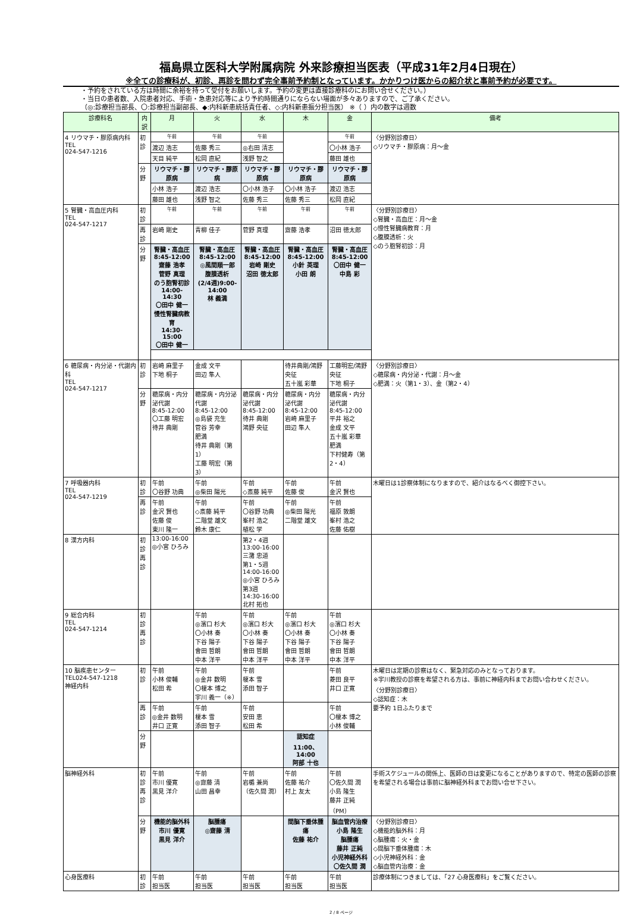福島県立医科大学附属病院 外来診療担当医表（平成31年2月4日現在）
※全ての診療科が、初診、再診を問わず完全事前予約制となっています。かかりつけ医からの紹介状と事前予約が必要です。
・予約をされている方は時間に余裕を持って受付をお願いします。予約の変更は直接診療科のにお問い合せください。）
・当日の患者数、入院患者対応、手術・急患対応等により予約時間通りにならない場面が多々ありますので、ご了承ください。
（◎:診療担当部長、〇:診療担当副部長、◆:内科新患統括責任者、◇:内科新患振分担当医） ※（ ）内の数字は週数
| 診療科名 | 内訳 | 月 | 火 | 水 | 木 | 金 | 備考 |
| --- | --- | --- | --- | --- | --- | --- | --- |
| 4 リウマチ・膠原病内科 TEL 024-547-1216 | 初診 | 午前 | 午前 | 午前 | | 午前 | 〈分野別診療日〉 ◇リウマチ・膠原病：月～金 |
| | | 渡辺 浩志 | 佐藤 秀三 | ◎右田 清志 | | 〇小林 浩子 | |
| | | 天目 純平 | 松岡 直紀 | 浅野 智之 | | 藤田 雄也 | |
| | 分野 | リウマチ・膠原病 | リウマチ・膠原病 | リウマチ・膠原病 | リウマチ・膠原病 | リウマチ・膠原病 | |
| | | 小林 浩子 | 渡辺 浩志 | 〇小林 浩子 | 〇小林 浩子 | 渡辺 浩志 | |
| | | 藤田 雄也 | 浅野 智之 | 佐藤 秀三 | 佐藤 秀三 | 松岡 直紀 | |
| 5 腎臓・高血圧内科 TEL 024-547-1217 | 初診 | 午前 | 午前 | 午前 | 午前 | 午前 | 〈分野別診療日〉 ◇腎臓・高血圧：月～金 ◇慢性腎臓病教育：月 ◇腹膜透析：火 ◇のう胞腎初診：月 |
| | 再診 | 岩崎 剛史 | 青柳 佳子 | 菅野 真理 | 齋藤 浩孝 | 沼田 徳太郎 | |
| | 分野 | 腎臓・高血圧 8:45-12:00 齋藤 浩孝 菅野 真理 のう胞腎初診 14:00-14:30 〇田中 健一 慢性腎臓病教育 14:30-15:00 〇田中 健一 | 腎臓・高血圧 8:45-12:00 ◎風間順一郎 腹膜透析 (2/4週)9:00-14:00 林 義満 | 腎臓・高血圧 8:45-12:00 岩崎 剛史 沼田 徳太郎 | 腎臓・高血圧 8:45-12:00 小針 英理 小田 朗 | 腎臓・高血圧 8:45-12:00 〇田中 健一 中島 彩 | |
| 6 糖尿病・内分泌・代謝内科 TEL 024-547-1217 | 初診 | 岩崎 麻里子 下地 桐子 | 金成 文平 田辺 隼人 | | 待井典剛/鴻野央征 五十嵐 彩華 | 工藤明宏/鴻野央征 下地 桐子 | 〈分野別診療日〉 ◇糖尿病・内分泌・代謝：月～金 ◇肥満：火（第1・3）、金（第2・4） |
| | 分野 | 糖尿病・内分泌代謝 8:45-12:00 〇工藤 明宏 待井 典剛 | 糖尿病・内分泌代謝 8:45-12:00 ◎島袋 充生 菅谷 芳幸 肥満 待井 典剛（第1） 工藤 明宏（第3） | 糖尿病・内分泌代謝 8:45-12:00 待井 典剛 鴻野 央征 | 糖尿病・内分泌代謝 8:45-12:00 岩崎 麻里子 田辺 隼人 | 糖尿病・内分泌代謝 8:45-12:00 平井 裕之 金成 文平 五十嵐 彩華 肥満 下村健寿（第2・4） | |
| 7 呼吸器内科 TEL 024-547-1219 | 初診 | 午前 〇谷野 功典 | 午前 ◎柴田 陽光 | 午前 ◇斎藤 純平 | 午前 佐藤 俊 | 午前 金沢 賢也 | 木曜日は1診察体制になりますので、紹介はなるべく御控下さい。 |
| | 再診 | 午前 金沢 賢也 佐藤 俊 東川 隆一 | 午前 ◇斎藤 純平 二階堂 雄文 鈴木 康仁 | 午前 〇谷野 功典 峯村 浩之 植松 学 | 午前 ◎柴田 陽光 二階堂 雄文 | 午前 福原 敦朗 峯村 浩之 佐藤 佑樹 | |
| 8 漢方内科 | 初診 再診 | 13:00-16:00 ◎小宮 ひろみ | | 第2・4週 13:00-16:00 三潴 忠道 第1・5週 14:00-16:00 ◎小宮 ひろみ 第3週 14:30-16:00 北村 拓也 | | | |
| 9 総合内科 TEL 024-547-1214 | 初診 再診 | | 午前 ◎濱口 杉大 〇小林 奏 下谷 陽子 會田 哲朗 中本 洋平 | 午前 ◎濱口 杉大 〇小林 奏 下谷 陽子 會田 哲朗 中本 洋平 | 午前 ◎濱口 杉大 〇小林 奏 下谷 陽子 會田 哲朗 中本 洋平 | 午前 ◎濱口 杉大 〇小林 奏 下谷 陽子 會田 哲朗 中本 洋平 | |
| 10 脳疾患センター TEL024-547-1218 神経内科 | 初診 | 午前 小林 俊輔 松田 希 | 午前 ◎金井 数明 〇榎本 博之 宇川 義一（※） | 午前 榎本 雪 添田 智子 | | 午前 菱田 良平 井口 正寛 | 木曜日は定期の診察はなく、緊急対応のみとなっております。 ※宇川教授の診察を希望される方は、事前に神経内科までお問い合わせください。 〈分野別診療日〉 ◇認知症：木 要予約 1日ふたりまで |
| | 再診 | 午前 ◎金井 数明 井口 正寛 | 午前 榎本 雪 添田 智子 | 午前 安田 恵 松田 希 | | 午前 〇榎本 博之 小林 俊輔 | |
| | 分野 | | | | 認知症 11:00、14:00 阿部 十也 | | |
| 脳神経外科 | 初診 再診 | 午前 市川 優寛 黒見 洋介 | 午前 ◎齋藤 清 山田 昌幸 | 午前 岩楯 兼尚 （佐久間 潤） | 午前 佐藤 祐介 村上 友太 | 午前 〇佐久間 潤 小島 隆生 藤井 正純（PM） | 手術スケジュールの関係上、医師の日は変更になることがありますので、特定の医師の診察を希望される場合は事前に脳神経外科までお問い合せ下さい。 |
| | 分野 | 機能的脳外科 市川 優寛 黒見 洋介 | 脳腫瘍 ◎齋藤 清 | | 間脳下垂体腫瘍 佐藤 祐介 | 脳血管内治療 小島 隆生 脳腫瘍 藤井 正純 小児神経外科 〇佐久間 潤 | 〈分野別診療日〉 ◇機能的脳外科：月 ◇脳腫瘍：火・金 ◇間脳下垂体腫瘍：木 ◇小児神経外科：金 ◇脳血管内治療：金 |
| 心身医療科 | 初診 | 午前 担当医 | 午前 担当医 | 午前 担当医 | 午前 担当医 | 午前 担当医 | 診療体制につきましては、「27 心身医療科」をご覧ください。 |
2 / 8 ページ